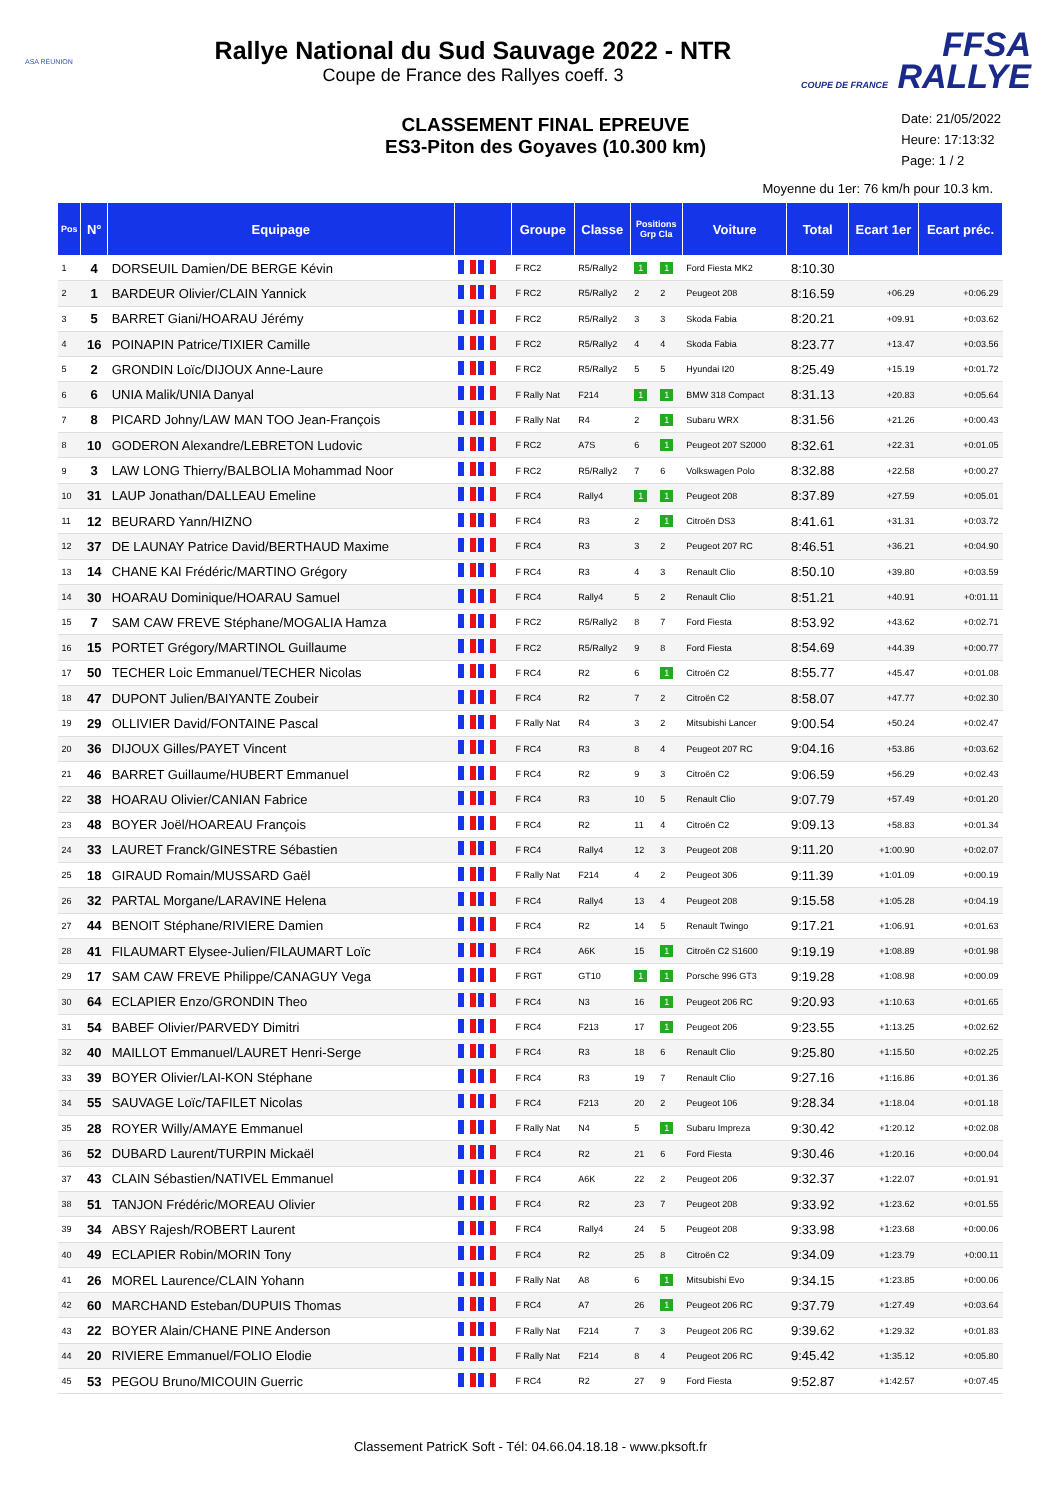ASA RÉUNION
Rallye National du Sud Sauvage 2022 - NTR
Coupe de France des Rallyes coeff. 3
FFSA
COUPE DE FRANCE RALLYE
CLASSEMENT FINAL EPREUVE
ES3-Piton des Goyaves (10.300 km)
Date: 21/05/2022
Heure: 17:13:32
Page: 1 / 2
Moyenne du 1er: 76 km/h pour 10.3 km.
| Pos | N° | Equipage | | Groupe | Classe | Positions Grp Cla | | Voiture | Total | Ecart 1er | Ecart préc. |
| --- | --- | --- | --- | --- | --- | --- | --- | --- | --- | --- | --- |
| 1 | 4 | DORSEUIL Damien/DE BERGE Kévin | | F RC2 | R5/Rally2 | 1 | 1 | Ford Fiesta MK2 | 8:10.30 | | |
| 2 | 1 | BARDEUR Olivier/CLAIN Yannick | | F RC2 | R5/Rally2 | 2 | 2 | Peugeot 208 | 8:16.59 | +06.29 | +0:06.29 |
| 3 | 5 | BARRET Giani/HOARAU Jérémy | | F RC2 | R5/Rally2 | 3 | 3 | Skoda Fabia | 8:20.21 | +09.91 | +0:03.62 |
| 4 | 16 | POINAPIN Patrice/TIXIER Camille | | F RC2 | R5/Rally2 | 4 | 4 | Skoda Fabia | 8:23.77 | +13.47 | +0:03.56 |
| 5 | 2 | GRONDIN Loïc/DIJOUX Anne-Laure | | F RC2 | R5/Rally2 | 5 | 5 | Hyundai I20 | 8:25.49 | +15.19 | +0:01.72 |
| 6 | 6 | UNIA Malik/UNIA Danyal | | F Rally Nat | F214 | 1 | 1 | BMW 318 Compact | 8:31.13 | +20.83 | +0:05.64 |
| 7 | 8 | PICARD Johny/LAW MAN TOO Jean-François | | F Rally Nat | R4 | 2 | 1 | Subaru WRX | 8:31.56 | +21.26 | +0:00.43 |
| 8 | 10 | GODERON Alexandre/LEBRETON Ludovic | | F RC2 | A7S | 6 | 1 | Peugeot 207 S2000 | 8:32.61 | +22.31 | +0:01.05 |
| 9 | 3 | LAW LONG Thierry/BALBOLIA Mohammad Noor | | F RC2 | R5/Rally2 | 7 | 6 | Volkswagen Polo | 8:32.88 | +22.58 | +0:00.27 |
| 10 | 31 | LAUP Jonathan/DALLEAU Emeline | | F RC4 | Rally4 | 1 | 1 | Peugeot 208 | 8:37.89 | +27.59 | +0:05.01 |
| 11 | 12 | BEURARD Yann/HIZNO | | F RC4 | R3 | 2 | 1 | Citroën DS3 | 8:41.61 | +31.31 | +0:03.72 |
| 12 | 37 | DE LAUNAY Patrice David/BERTHAUD Maxime | | F RC4 | R3 | 3 | 2 | Peugeot 207 RC | 8:46.51 | +36.21 | +0:04.90 |
| 13 | 14 | CHANE KAI Frédéric/MARTINO Grégory | | F RC4 | R3 | 4 | 3 | Renault Clio | 8:50.10 | +39.80 | +0:03.59 |
| 14 | 30 | HOARAU Dominique/HOARAU Samuel | | F RC4 | Rally4 | 5 | 2 | Renault Clio | 8:51.21 | +40.91 | +0:01.11 |
| 15 | 7 | SAM CAW FREVE Stéphane/MOGALIA Hamza | | F RC2 | R5/Rally2 | 8 | 7 | Ford Fiesta | 8:53.92 | +43.62 | +0:02.71 |
| 16 | 15 | PORTET Grégory/MARTINOL Guillaume | | F RC2 | R5/Rally2 | 9 | 8 | Ford Fiesta | 8:54.69 | +44.39 | +0:00.77 |
| 17 | 50 | TECHER Loic Emmanuel/TECHER Nicolas | | F RC4 | R2 | 6 | 1 | Citroën C2 | 8:55.77 | +45.47 | +0:01.08 |
| 18 | 47 | DUPONT Julien/BAIYANTE Zoubeir | | F RC4 | R2 | 7 | 2 | Citroën C2 | 8:58.07 | +47.77 | +0:02.30 |
| 19 | 29 | OLLIVIER David/FONTAINE Pascal | | F Rally Nat | R4 | 3 | 2 | Mitsubishi Lancer | 9:00.54 | +50.24 | +0:02.47 |
| 20 | 36 | DIJOUX Gilles/PAYET Vincent | | F RC4 | R3 | 8 | 4 | Peugeot 207 RC | 9:04.16 | +53.86 | +0:03.62 |
| 21 | 46 | BARRET Guillaume/HUBERT Emmanuel | | F RC4 | R2 | 9 | 3 | Citroën C2 | 9:06.59 | +56.29 | +0:02.43 |
| 22 | 38 | HOARAU Olivier/CANIAN Fabrice | | F RC4 | R3 | 10 | 5 | Renault Clio | 9:07.79 | +57.49 | +0:01.20 |
| 23 | 48 | BOYER Joël/HOAREAU François | | F RC4 | R2 | 11 | 4 | Citroën C2 | 9:09.13 | +58.83 | +0:01.34 |
| 24 | 33 | LAURET Franck/GINESTRE Sébastien | | F RC4 | Rally4 | 12 | 3 | Peugeot 208 | 9:11.20 | +1:00.90 | +0:02.07 |
| 25 | 18 | GIRAUD Romain/MUSSARD Gaël | | F Rally Nat | F214 | 4 | 2 | Peugeot 306 | 9:11.39 | +1:01.09 | +0:00.19 |
| 26 | 32 | PARTAL Morgane/LARAVINE Helena | | F RC4 | Rally4 | 13 | 4 | Peugeot 208 | 9:15.58 | +1:05.28 | +0:04.19 |
| 27 | 44 | BENOIT Stéphane/RIVIERE Damien | | F RC4 | R2 | 14 | 5 | Renault Twingo | 9:17.21 | +1:06.91 | +0:01.63 |
| 28 | 41 | FILAUMART Elysee-Julien/FILAUMART Loïc | | F RC4 | A6K | 15 | 1 | Citroën C2 S1600 | 9:19.19 | +1:08.89 | +0:01.98 |
| 29 | 17 | SAM CAW FREVE Philippe/CANAGUY Vega | | F RGT | GT10 | 1 | 1 | Porsche 996 GT3 | 9:19.28 | +1:08.98 | +0:00.09 |
| 30 | 64 | ECLAPIER Enzo/GRONDIN Theo | | F RC4 | N3 | 16 | 1 | Peugeot 206 RC | 9:20.93 | +1:10.63 | +0:01.65 |
| 31 | 54 | BABEF Olivier/PARVEDY Dimitri | | F RC4 | F213 | 17 | 1 | Peugeot 206 | 9:23.55 | +1:13.25 | +0:02.62 |
| 32 | 40 | MAILLOT Emmanuel/LAURET Henri-Serge | | F RC4 | R3 | 18 | 6 | Renault Clio | 9:25.80 | +1:15.50 | +0:02.25 |
| 33 | 39 | BOYER Olivier/LAI-KON Stéphane | | F RC4 | R3 | 19 | 7 | Renault Clio | 9:27.16 | +1:16.86 | +0:01.36 |
| 34 | 55 | SAUVAGE Loïc/TAFILET Nicolas | | F RC4 | F213 | 20 | 2 | Peugeot 106 | 9:28.34 | +1:18.04 | +0:01.18 |
| 35 | 28 | ROYER Willy/AMAYE Emmanuel | | F Rally Nat | N4 | 5 | 1 | Subaru Impreza | 9:30.42 | +1:20.12 | +0:02.08 |
| 36 | 52 | DUBARD Laurent/TURPIN Mickaël | | F RC4 | R2 | 21 | 6 | Ford Fiesta | 9:30.46 | +1:20.16 | +0:00.04 |
| 37 | 43 | CLAIN Sébastien/NATIVEL Emmanuel | | F RC4 | A6K | 22 | 2 | Peugeot 206 | 9:32.37 | +1:22.07 | +0:01.91 |
| 38 | 51 | TANJON Frédéric/MOREAU Olivier | | F RC4 | R2 | 23 | 7 | Peugeot 208 | 9:33.92 | +1:23.62 | +0:01.55 |
| 39 | 34 | ABSY Rajesh/ROBERT Laurent | | F RC4 | Rally4 | 24 | 5 | Peugeot 208 | 9:33.98 | +1:23.68 | +0:00.06 |
| 40 | 49 | ECLAPIER Robin/MORIN Tony | | F RC4 | R2 | 25 | 8 | Citroën C2 | 9:34.09 | +1:23.79 | +0:00.11 |
| 41 | 26 | MOREL Laurence/CLAIN Yohann | | F Rally Nat | A8 | 6 | 1 | Mitsubishi Evo | 9:34.15 | +1:23.85 | +0:00.06 |
| 42 | 60 | MARCHAND Esteban/DUPUIS Thomas | | F RC4 | A7 | 26 | 1 | Peugeot 206 RC | 9:37.79 | +1:27.49 | +0:03.64 |
| 43 | 22 | BOYER Alain/CHANE PINE Anderson | | F Rally Nat | F214 | 7 | 3 | Peugeot 206 RC | 9:39.62 | +1:29.32 | +0:01.83 |
| 44 | 20 | RIVIERE Emmanuel/FOLIO Elodie | | F Rally Nat | F214 | 8 | 4 | Peugeot 206 RC | 9:45.42 | +1:35.12 | +0:05.80 |
| 45 | 53 | PEGOU Bruno/MICOUIN Guerric | | F RC4 | R2 | 27 | 9 | Ford Fiesta | 9:52.87 | +1:42.57 | +0:07.45 |
Classement PatricK Soft - Tél: 04.66.04.18.18 - www.pksoft.fr